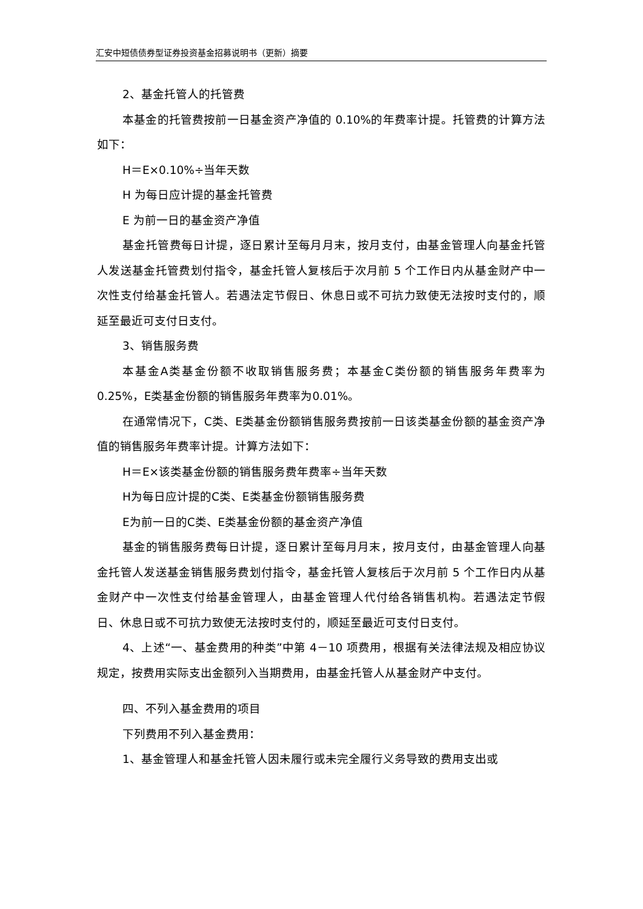汇安中短债债券型证券投资基金招募说明书（更新）摘要
2、基金托管人的托管费
本基金的托管费按前一日基金资产净值的 0.10%的年费率计提。托管费的计算方法如下：
H＝E×0.10%÷当年天数
H 为每日应计提的基金托管费
E 为前一日的基金资产净值
基金托管费每日计提，逐日累计至每月月末，按月支付，由基金管理人向基金托管人发送基金托管费划付指令，基金托管人复核后于次月前 5 个工作日内从基金财产中一次性支付给基金托管人。若遇法定节假日、休息日或不可抗力致使无法按时支付的，顺延至最近可支付日支付。
3、销售服务费
本基金A类基金份额不收取销售服务费；本基金C类份额的销售服务年费率为0.25%，E类基金份额的销售服务年费率为0.01%。
在通常情况下，C类、E类基金份额销售服务费按前一日该类基金份额的基金资产净值的销售服务年费率计提。计算方法如下：
H＝E×该类基金份额的销售服务费年费率÷当年天数
H为每日应计提的C类、E类基金份额销售服务费
E为前一日的C类、E类基金份额的基金资产净值
基金的销售服务费每日计提，逐日累计至每月月末，按月支付，由基金管理人向基金托管人发送基金销售服务费划付指令，基金托管人复核后于次月前 5 个工作日内从基金财产中一次性支付给基金管理人，由基金管理人代付给各销售机构。若遇法定节假日、休息日或不可抗力致使无法按时支付的，顺延至最近可支付日支付。
4、上述“一、基金费用的种类”中第 4－10 项费用，根据有关法律法规及相应协议规定，按费用实际支出金额列入当期费用，由基金托管人从基金财产中支付。
四、不列入基金费用的项目
下列费用不列入基金费用：
1、基金管理人和基金托管人因未履行或未完全履行义务导致的费用支出或